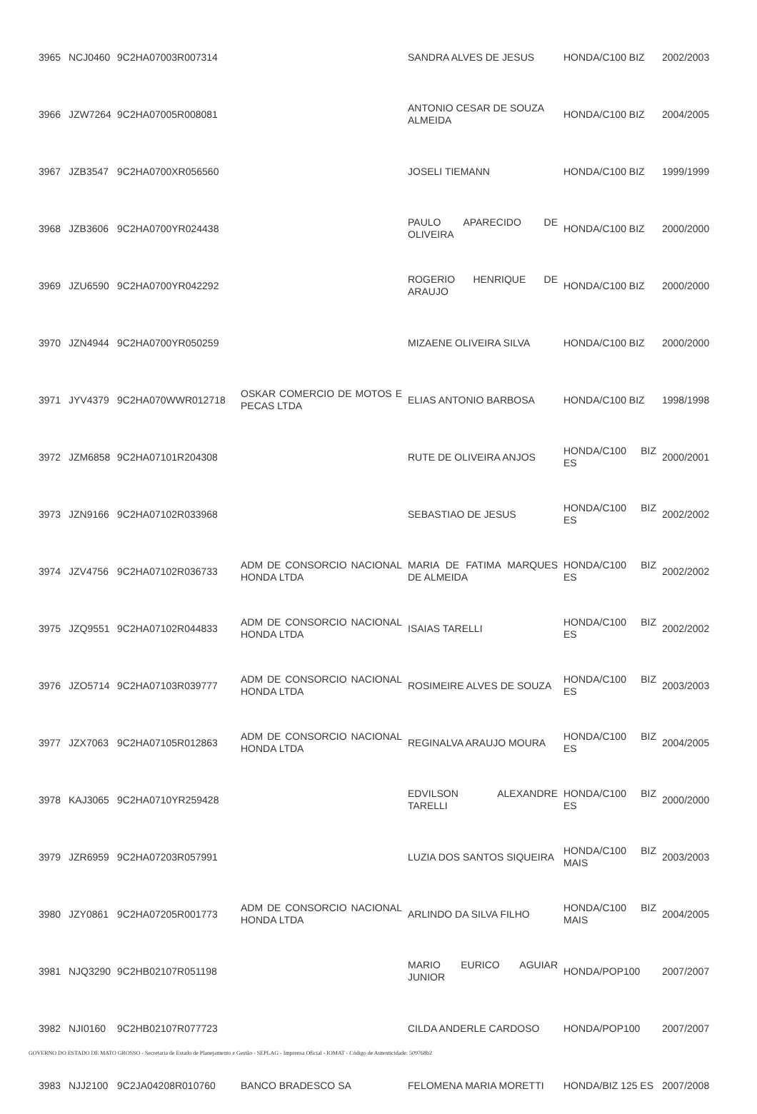| 3965 | NCJ0460 | 9C2HA07003R007314 | | SANDRA ALVES DE JESUS | HONDA/C100 BIZ | 2002/2003 |
| 3966 | JZW7264 | 9C2HA07005R008081 | | ANTONIO CESAR DE SOUZA ALMEIDA | HONDA/C100 BIZ | 2004/2005 |
| 3967 | JZB3547 | 9C2HA0700XR056560 | | JOSELI TIEMANN | HONDA/C100 BIZ | 1999/1999 |
| 3968 | JZB3606 | 9C2HA0700YR024438 | | PAULO APARECIDO DE OLIVEIRA | HONDA/C100 BIZ | 2000/2000 |
| 3969 | JZU6590 | 9C2HA0700YR042292 | | ROGERIO HENRIQUE DE ARAUJO | HONDA/C100 BIZ | 2000/2000 |
| 3970 | JZN4944 | 9C2HA0700YR050259 | | MIZAENE OLIVEIRA SILVA | HONDA/C100 BIZ | 2000/2000 |
| 3971 | JYV4379 | 9C2HA070WWR012718 | OSKAR COMERCIO DE MOTOS E PECAS LTDA | ELIAS ANTONIO BARBOSA | HONDA/C100 BIZ | 1998/1998 |
| 3972 | JZM6858 | 9C2HA07101R204308 | | RUTE DE OLIVEIRA ANJOS | HONDA/C100 BIZ ES | 2000/2001 |
| 3973 | JZN9166 | 9C2HA07102R033968 | | SEBASTIAO DE JESUS | HONDA/C100 BIZ ES | 2002/2002 |
| 3974 | JZV4756 | 9C2HA07102R036733 | ADM DE CONSORCIO NACIONAL HONDA LTDA | MARIA DE FATIMA MARQUES DE ALMEIDA | HONDA/C100 BIZ ES | 2002/2002 |
| 3975 | JZQ9551 | 9C2HA07102R044833 | ADM DE CONSORCIO NACIONAL HONDA LTDA | ISAIAS TARELLI | HONDA/C100 BIZ ES | 2002/2002 |
| 3976 | JZO5714 | 9C2HA07103R039777 | ADM DE CONSORCIO NACIONAL HONDA LTDA | ROSIMEIRE ALVES DE SOUZA | HONDA/C100 BIZ ES | 2003/2003 |
| 3977 | JZX7063 | 9C2HA07105R012863 | ADM DE CONSORCIO NACIONAL HONDA LTDA | REGINALVA ARAUJO MOURA | HONDA/C100 BIZ ES | 2004/2005 |
| 3978 | KAJ3065 | 9C2HA0710YR259428 | | EDVILSON ALEXANDRE TARELLI | HONDA/C100 BIZ ES | 2000/2000 |
| 3979 | JZR6959 | 9C2HA07203R057991 | | LUZIA DOS SANTOS SIQUEIRA | HONDA/C100 BIZ MAIS | 2003/2003 |
| 3980 | JZY0861 | 9C2HA07205R001773 | ADM DE CONSORCIO NACIONAL HONDA LTDA | ARLINDO DA SILVA FILHO | HONDA/C100 BIZ MAIS | 2004/2005 |
| 3981 | NJQ3290 | 9C2HB02107R051198 | | MARIO EURICO AGUIAR JUNIOR | HONDA/POP100 | 2007/2007 |
| 3982 | NJI0160 | 9C2HB02107R077723 | | CILDA ANDERLE CARDOSO | HONDA/POP100 | 2007/2007 |
| 3983 | NJJ2100 | 9C2JA04208R010760 | BANCO BRADESCO SA | FELOMENA MARIA MORETTI | HONDA/BIZ 125 ES | 2007/2008 |
GOVERNO DO ESTADO DE MATO GROSSO - Secretaria de Estado de Planejamento e Gestão - SEPLAG - Imprensa Oficial - IOMAT - Código de Autenticidade: 509768b2